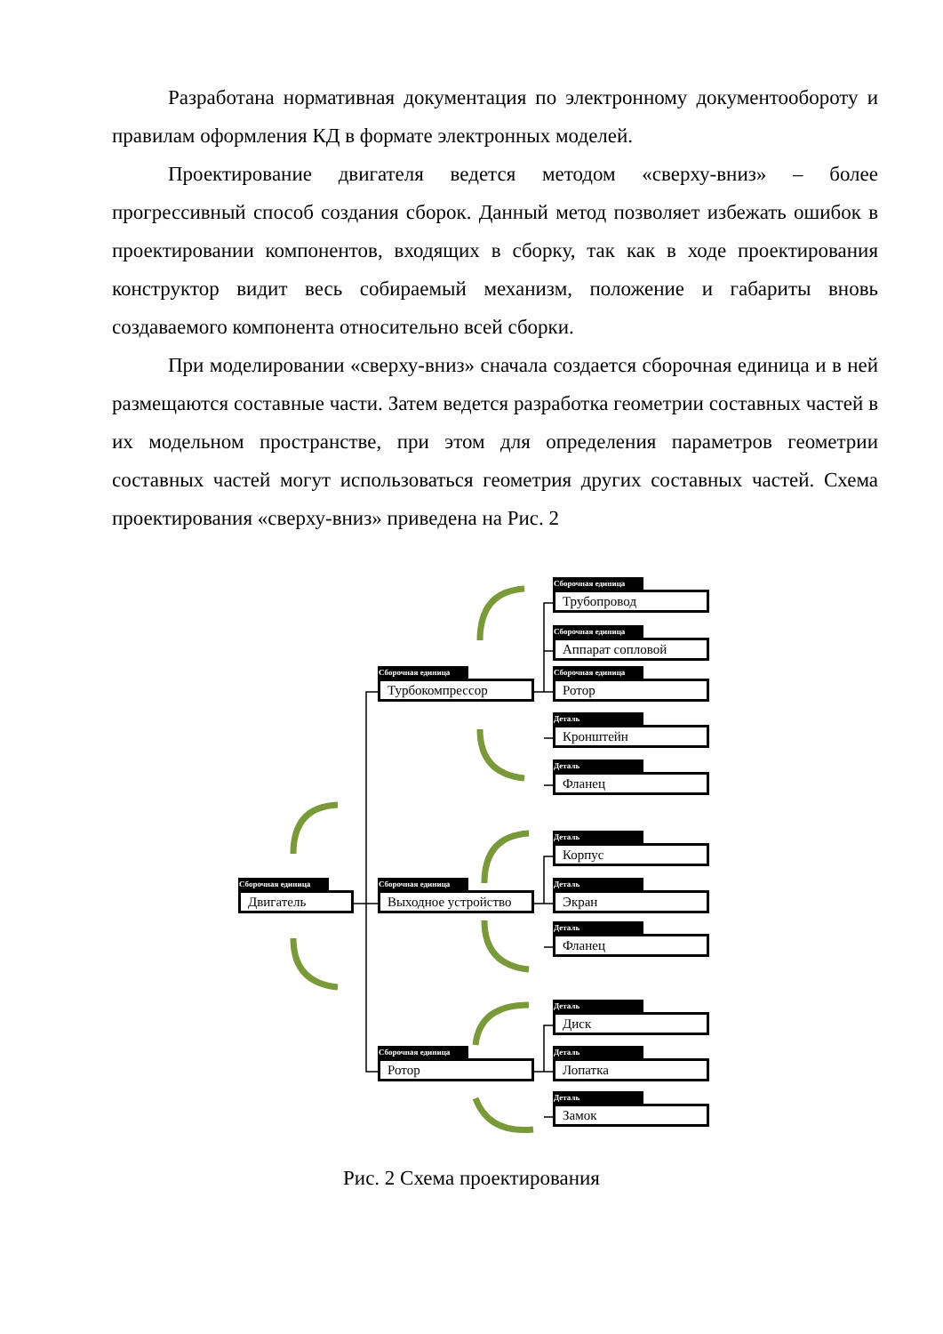Разработана нормативная документация по электронному документообороту и правилам оформления КД в формате электронных моделей.
Проектирование двигателя ведется методом «сверху-вниз» – более прогрессивный способ создания сборок. Данный метод позволяет избежать ошибок в проектировании компонентов, входящих в сборку, так как в ходе проектирования конструктор видит весь собираемый механизм, положение и габариты вновь создаваемого компонента относительно всей сборки.
При моделировании «сверху-вниз» сначала создается сборочная единица и в ней размещаются составные части. Затем ведется разработка геометрии составных частей в их модельном пространстве, при этом для определения параметров геометрии составных частей могут использоваться геометрия других составных частей. Схема проектирования «сверху-вниз» приведена на Рис. 2
Сборочная единица
Двигатель
Сборочная единица
Турбокомпрессор
Сборочная единица
Выходное устройство
Сборочная единица
Ротор
Сборочная единица
Трубопровод
Сборочная единица
Аппарат сопловой
Сборочная единица
Ротор
Деталь
Кронштейн
Деталь
Фланец
Деталь
Корпус
Деталь
Экран
Деталь
Фланец
Деталь
Диск
Деталь
Лопатка
Деталь
Замок
Рис. 2 Схема проектирования